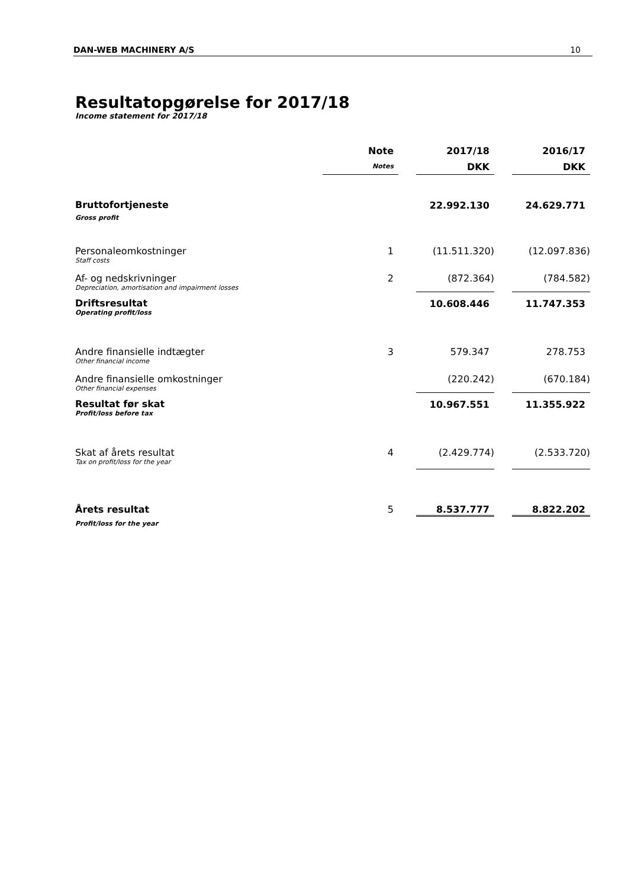DAN-WEB MACHINERY A/S 10
Resultatopgørelse for 2017/18
Income statement for 2017/18
| | Note | | 2017/18 | | 2016/17 |
| --- | --- | --- | --- | --- | --- |
| | Notes | | DKK | | DKK |
| Bruttofortjeneste Gross profit | | | 22.992.130 | | 24.629.771 |
| Personaleomkostninger Staff costs | 1 | | (11.511.320) | | (12.097.836) |
| Af- og nedskrivninger Depreciation, amortisation and impairment losses | 2 | | (872.364) | | (784.582) |
| Driftsresultat Operating profit/loss | | | 10.608.446 | | 11.747.353 |
| Andre finansielle indtægter Other financial income | 3 | | 579.347 | | 278.753 |
| Andre finansielle omkostninger Other financial expenses | | | (220.242) | | (670.184) |
| Resultat før skat Profit/loss before tax | | | 10.967.551 | | 11.355.922 |
| Skat af årets resultat Tax on profit/loss for the year | 4 | | (2.429.774) | | (2.533.720) |
| Årets resultat Profit/loss for the year | 5 | | 8.537.777 | | 8.822.202 |